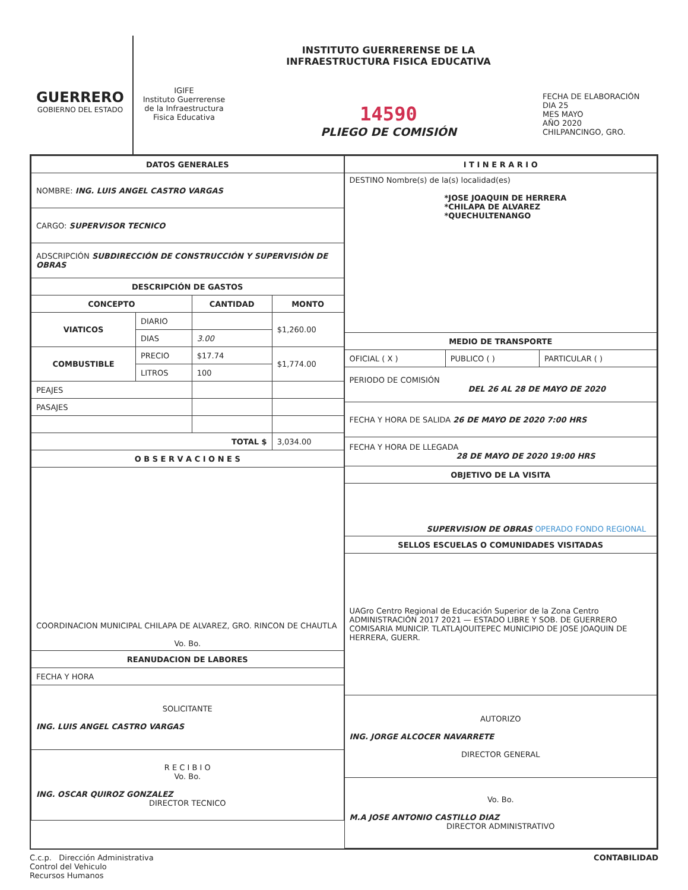GUERRERO
GOBIERNO DEL ESTADO
IGIFE
Instituto Guerrerense
de la Infraestructura
Fisica Educativa
INSTITUTO GUERRERENSE DE LA
INFRAESTRUCTURA FISICA EDUCATIVA
14590
PLIEGO DE COMISIÓN
FECHA DE ELABORACIÓN
DIA 25
MES MAYO
AÑO 2020
CHILPANCINGO, GRO.
| DATOS GENERALES | | | |
| --- | --- | --- | --- |
| NOMBRE: ING. LUIS ANGEL CASTRO VARGAS | | | |
| CARGO: SUPERVISOR TECNICO | | | |
| ADSCRIPCIÓN SUBDIRECCIÓN DE CONSTRUCCIÓN Y SUPERVISIÓN DE OBRAS | | | |
| DESCRIPCIÓN DE GASTOS | | | |
| CONCEPTO | | CANTIDAD | MONTO |
| VIATICOS | DIARIO | | $1,260.00 |
| | DIAS | 3.00 | |
| COMBUSTIBLE | PRECIO | $17.74 | $1,774.00 |
| | LITROS | 100 | |
| PEAJES | | | |
| PASAJES | | | |
| TOTAL $ | | | 3,034.00 |
| O B S E R V A C I O N E S | | | |
| COORDINACION MUNICIPAL CHILAPA DE ALVAREZ, GRO. RINCON DE CHAUTLA Vo. Bo. | | | |
| REANUDACION DE LABORES | | | |
| FECHA Y HORA | | | |
| SOLICITANTE ING. LUIS ANGEL CASTRO VARGAS | | | |
| R E C I B I O Vo. Bo. ING. OSCAR QUIROZ GONZALEZ DIRECTOR TECNICO | | | |
| I T I N E R A R I O | | |
| --- | --- | --- |
| DESTINO Nombre(s) de la(s) localidad(es) *JOSE JOAQUIN DE HERRERA *CHILAPA DE ALVAREZ *QUECHULTENANGO | | |
| MEDIO DE TRANSPORTE | | |
| OFICIAL ( X ) | PUBLICO ( ) | PARTICULAR ( ) |
| PERIODO DE COMISIÓN DEL 26 AL 28 DE MAYO DE 2020 | | |
| FECHA Y HORA DE SALIDA 26 DE MAYO DE 2020 7:00 HRS | | |
| FECHA Y HORA DE LLEGADA 28 DE MAYO DE 2020 19:00 HRS | | |
| OBJETIVO DE LA VISITA | | |
| SUPERVISION DE OBRAS OPERADO FONDO REGIONAL | | |
| SELLOS ESCUELAS O COMUNIDADES VISITADAS | | |
| UAGro Centro Regional de Educación Superior de la Zona Centro ADMINISTRACIÓN 2017 2021 — ESTADO LIBRE Y SOB. DE GUERRERO COMISARIA MUNICIP. TLATLAJOUITEPEC MUNICIPIO DE JOSE JOAQUIN DE HERRERA, GUERR. | | |
| AUTORIZO ING. JORGE ALCOCER NAVARRETE DIRECTOR GENERAL | | |
| Vo. Bo. M.A JOSE ANTONIO CASTILLO DIAZ DIRECTOR ADMINISTRATIVO | | |
C.c.p. Dirección Administrativa
Control del Vehiculo
Recursos Humanos
CONTABILIDAD